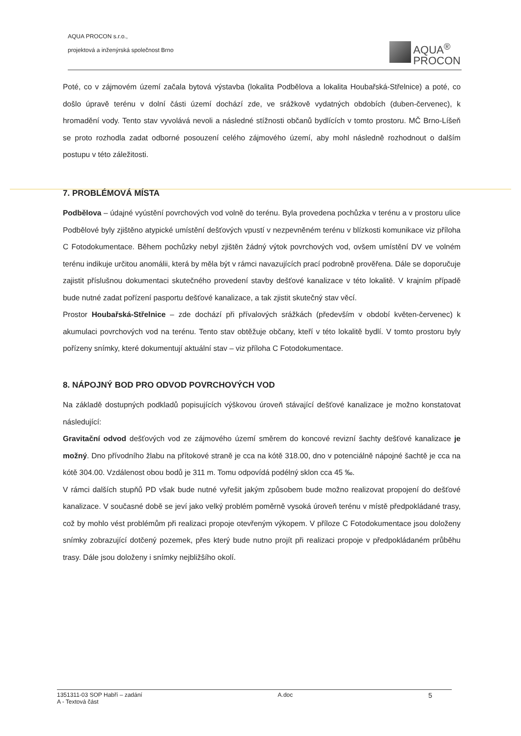AQUA PROCON s.r.o.,
projektová a inženýrská společnost Brno
AQUA<sup>®</sup>
PROCON
Poté, co v zájmovém území začala bytová výstavba (lokalita Podbělova a lokalita Houbařská-Střelnice) a poté, co došlo úpravě terénu v dolní části území dochází zde, ve srážkově vydatných obdobích (duben-červenec), k hromadění vody. Tento stav vyvolává nevoli a následné stížnosti občanů bydlících v tomto prostoru. MČ Brno-Líšeň se proto rozhodla zadat odborné posouzení celého zájmového území, aby mohl následně rozhodnout o dalším postupu v této záležitosti.
7. PROBLÉMOVÁ MÍSTA
Podbělova – údajné vyústění povrchových vod volně do terénu. Byla provedena pochůzka v terénu a v prostoru ulice Podbělové byly zjištěno atypické umístění dešťových vpustí v nezpevněném terénu v blízkosti komunikace viz příloha C Fotodokumentace. Během pochůzky nebyl zjištěn žádný výtok povrchových vod, ovšem umístění DV ve volném terénu indikuje určitou anomálii, která by měla být v rámci navazujících prací podrobně prověřena. Dále se doporučuje zajistit příslušnou dokumentaci skutečného provedení stavby dešťové kanalizace v této lokalitě. V krajním případě bude nutné zadat pořízení pasportu dešťové kanalizace, a tak zjistit skutečný stav věcí.
Prostor Houbařská-Střelnice – zde dochází při přívalových srážkách (především v období květen-červenec) k akumulaci povrchových vod na terénu. Tento stav obtěžuje občany, kteří v této lokalitě bydlí. V tomto prostoru byly pořízeny snímky, které dokumentují aktuální stav – viz příloha C Fotodokumentace.
8. NÁPOJNÝ BOD PRO ODVOD POVRCHOVÝCH VOD
Na základě dostupných podkladů popisujících výškovou úroveň stávající dešťové kanalizace je možno konstatovat následující:
Gravitační odvod dešťových vod ze zájmového území směrem do koncové revizní šachty dešťové kanalizace je možný. Dno přívodního žlabu na přítokové straně je cca na kótě 318.00, dno v potenciálně nápojné šachtě je cca na kótě 304.00. Vzdálenost obou bodů je 311 m. Tomu odpovídá podélný sklon cca 45 ‰.
V rámci dalších stupňů PD však bude nutné vyřešit jakým způsobem bude možno realizovat propojení do dešťové kanalizace. V současné době se jeví jako velký problém poměrně vysoká úroveň terénu v místě předpokládané trasy, což by mohlo vést problémům při realizaci propoje otevřeným výkopem. V příloze C Fotodokumentace jsou doloženy snímky zobrazující dotčený pozemek, přes který bude nutno projít při realizaci propoje v předpokládaném průběhu trasy. Dále jsou doloženy i snímky nejbližšího okolí.
1351311-03 SOP Habří – zadání
A - Textová část
A.doc
5